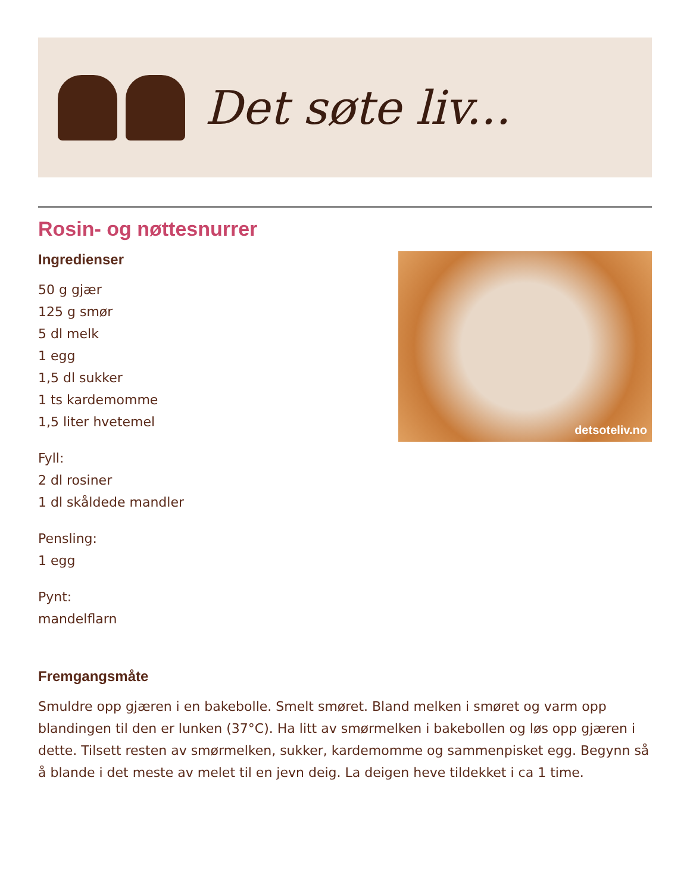Det søte liv...
Rosin- og nøttesnurrer
Ingredienser
50 g gjær
125 g smør
5 dl melk
1 egg
1,5 dl sukker
1 ts kardemomme
1,5 liter hvetemel
Fyll:
2 dl rosiner
1 dl skåldede mandler
Pensling:
1 egg
Pynt:
mandelflarn
detsoteliv.no
Fremgangsmåte
Smuldre opp gjæren i en bakebolle. Smelt smøret. Bland melken i smøret og varm opp blandingen til den er lunken (37°C). Ha litt av smørmelken i bakebollen og løs opp gjæren i dette. Tilsett resten av smørmelken, sukker, kardemomme og sammenpisket egg. Begynn så å blande i det meste av melet til en jevn deig. La deigen heve tildekket i ca 1 time.